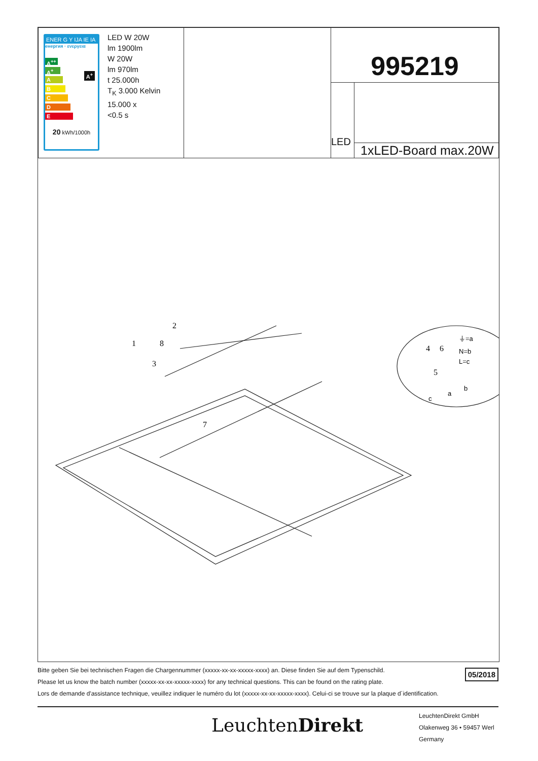| ENER G Y IJA IE IA енергия · ενεργεια A<sup>++</sup> A<sup>+</sup> A B C D E A<sup>+</sup> 20 kWh/1000h LED W 20W lm 1900lm W 20W lm 970lm t 25.000h T<sub>K</sub> 3.000 Kelvin 15.000 x <0.5 s | | 995219 | |
| | | LED | |
| | | | 1xLED-Board max.20W |
2
1
8
3
7
4
6
5
⏚=a
N=b
L=c
b
a
c
05/2018
Bitte geben Sie bei technischen Fragen die Chargennummer (xxxxx-xx-xx-xxxxx-xxxx) an. Diese finden Sie auf dem Typenschild.
Please let us know the batch number (xxxxx-xx-xx-xxxxx-xxxx) for any technical questions. This can be found on the rating plate.
Lors de demande d'assistance technique, veuillez indiquer le numéro du lot (xxxxx-xx-xx-xxxxx-xxxx). Celui-ci se trouve sur la plaque d´identification.
LeuchtenDirekt
LeuchtenDirekt GmbH
Olakenweg 36 • 59457 Werl
Germany